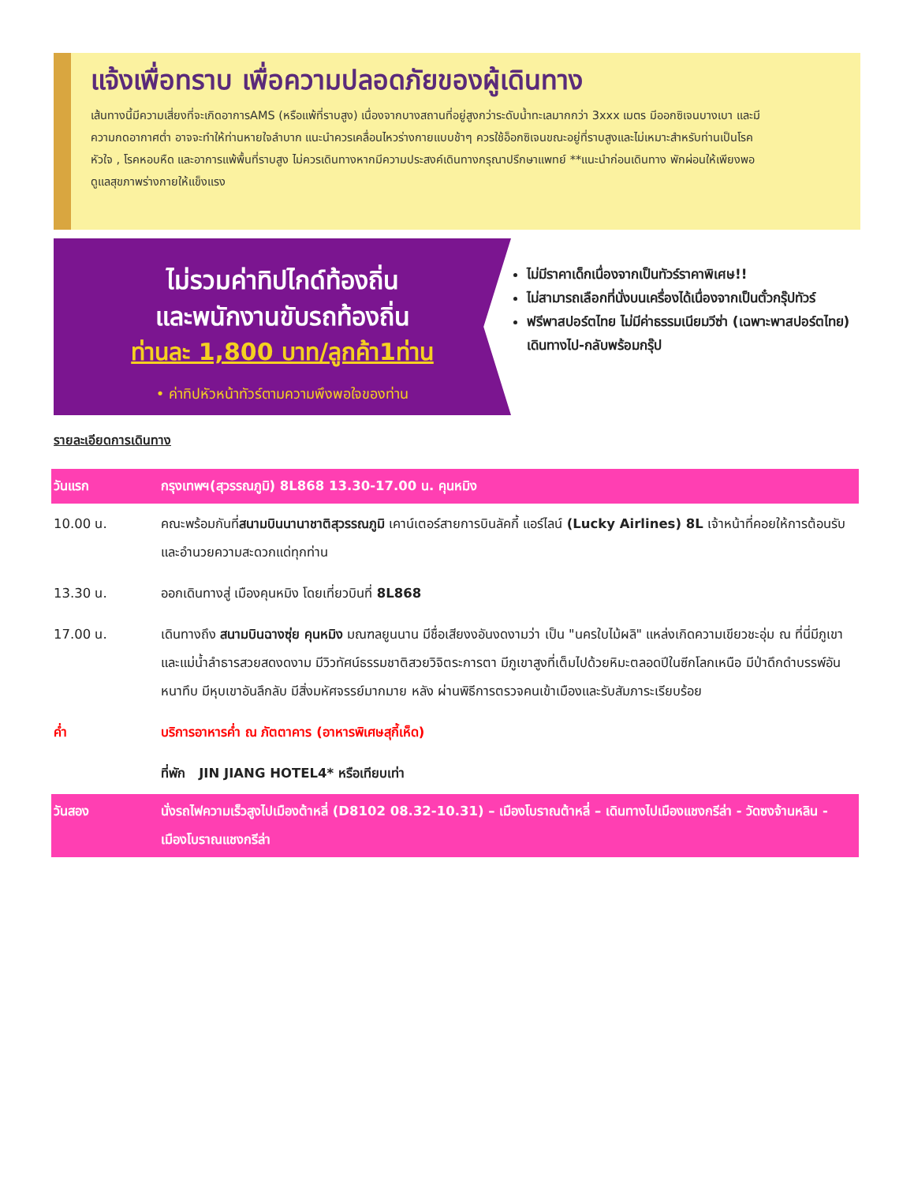แจ้งเพื่อทราบ เพื่อความปลอดภัยของผู้เดินทาง
เส้นทางนี้มีความเสี่ยงที่จะเกิดอาการAMS (หรือแพ้ที่ราบสูง) เนื่องจากบางสถานที่อยู่สูงกว่าระดับน้ำทะเลมากกว่า 3xxx เมตร มีออกซิเจนบางเบา และมีความกดอากาศต่ำ อาจจะทำให้ท่านหายใจลำบาก แนะนำควรเคลื่อนไหวร่างกายแบบช้าๆ ควรใช้อ็อกซิเจนขณะอยู่ที่ราบสูงและไม่เหมาะสำหรับท่านเป็นโรคหัวใจ , โรคหอบหืด และอาการแพ้พื้นที่ราบสูง ไม่ควรเดินทางหากมีความประสงค์เดินทางกรุณาปรึกษาแพทย์ **แนะนำก่อนเดินทาง พักผ่อนให้เพียงพอ ดูแลสุขภาพร่างกายให้แข็งแรง
ไม่รวมค่าทิปไกด์ท้องถิ่น
และพนักงานขับรถท้องถิ่น
ท่านละ 1,800 บาท/ลูกค้า1ท่าน
• ค่าทิปหัวหน้าทัวร์ตามความพึงพอใจของท่าน
ไม่มีราคาเด็กเนื่องจากเป็นทัวร์ราคาพิเศษ!!
ไม่สามารถเลือกที่นั่งบนเครื่องได้เนื่องจากเป็นตั๋วกรุ๊ปทัวร์
ฟรีพาสปอร์ตไทย ไม่มีค่าธรรมเนียมวีซ่า (เฉพาะพาสปอร์ตไทย) เดินทางไป-กลับพร้อมกรุ๊ป
รายละเอียดการเดินทาง
| วันแรก | กรุงเทพฯ(สุวรรณภูมิ) 8L868 13.30-17.00 น. คุนหมิง |
| 10.00 น. | คณะพร้อมกันที่ สนามบินนานาชาติสุวรรณภูมิ เคาน์เตอร์สายการบินลัคกี้ แอร์ไลน์ (Lucky Airlines) 8L เจ้าหน้าที่คอยให้การต้อนรับและอำนวยความสะดวกแด่ทุกท่าน |
| 13.30 น. | ออกเดินทางสู่ เมืองคุนหมิง โดยเที่ยวบินที่ 8L868 |
| 17.00 น. | เดินทางถึง สนามบินฉางซุ่ย คุนหมิง มณฑลยูนนาน มีชื่อเสียงงอันงดงามว่า เป็น "นครใบไม้ผลิ" แหล่งเกิดความเขียวชะอุ่ม ณ ที่นี่มีภูเขา และแม่น้ำลำธารสวยสดงดงาม มีวิวทัศน์ธรรมชาติสวยวิจิตระการตา มีภูเขาสูงที่เต็มไปด้วยหิมะตลอดปีในซีกโลกเหนือ มีป่าดึกดำบรรพ์อันหนาทึบ มีหุบเขาอันลึกลับ มีสิ่งมหัศจรรย์มากมาย หลัง ผ่านพิธีการตรวจคนเข้าเมืองและรับสัมภาระเรียบร้อย |
| ค่ำ | บริการอาหารค่ำ ณ ภัตตาคาร (อาหารพิเศษสุกี้เห็ด) |
| | ที่พัก JIN JIANG HOTEL4* หรือเทียบเท่า |
| วันสอง | นั่งรถไฟความเร็วสูงไปเมืองต้าหลี่ (D8102 08.32-10.31) – เมืองโบราณต้าหลี่ – เดินทางไปเมืองแชงกรีล่า - วัดซงจ้านหลิน - เมืองโบราณแชงกรีล่า |